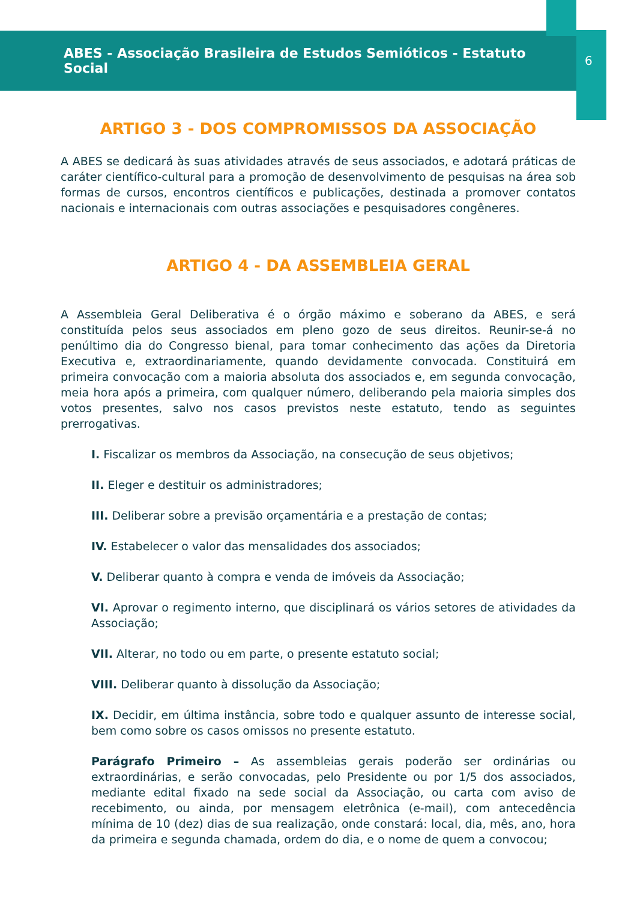ABES - Associação Brasileira de Estudos Semióticos - Estatuto Social
6
ARTIGO 3 - DOS COMPROMISSOS DA ASSOCIAÇÃO
A ABES se dedicará às suas atividades através de seus associados, e adotará práticas de caráter científico-cultural para a promoção de desenvolvimento de pesquisas na área sob formas de cursos, encontros científicos e publicações, destinada a promover contatos nacionais e internacionais com outras associações e pesquisadores congêneres.
ARTIGO 4 - DA ASSEMBLEIA GERAL
A Assembleia Geral Deliberativa é o órgão máximo e soberano da ABES, e será constituída pelos seus associados em pleno gozo de seus direitos. Reunir-se-á no penúltimo dia do Congresso bienal, para tomar conhecimento das ações da Diretoria Executiva e, extraordinariamente, quando devidamente convocada. Constituirá em primeira convocação com a maioria absoluta dos associados e, em segunda convocação, meia hora após a primeira, com qualquer número, deliberando pela maioria simples dos votos presentes, salvo nos casos previstos neste estatuto, tendo as seguintes prerrogativas.
I. Fiscalizar os membros da Associação, na consecução de seus objetivos;
II. Eleger e destituir os administradores;
III. Deliberar sobre a previsão orçamentária e a prestação de contas;
IV. Estabelecer o valor das mensalidades dos associados;
V. Deliberar quanto à compra e venda de imóveis da Associação;
VI. Aprovar o regimento interno, que disciplinará os vários setores de atividades da Associação;
VII. Alterar, no todo ou em parte, o presente estatuto social;
VIII. Deliberar quanto à dissolução da Associação;
IX. Decidir, em última instância, sobre todo e qualquer assunto de interesse social, bem como sobre os casos omissos no presente estatuto.
Parágrafo Primeiro – As assembleias gerais poderão ser ordinárias ou extraordinárias, e serão convocadas, pelo Presidente ou por 1/5 dos associados, mediante edital fixado na sede social da Associação, ou carta com aviso de recebimento, ou ainda, por mensagem eletrônica (e-mail), com antecedência mínima de 10 (dez) dias de sua realização, onde constará: local, dia, mês, ano, hora da primeira e segunda chamada, ordem do dia, e o nome de quem a convocou;